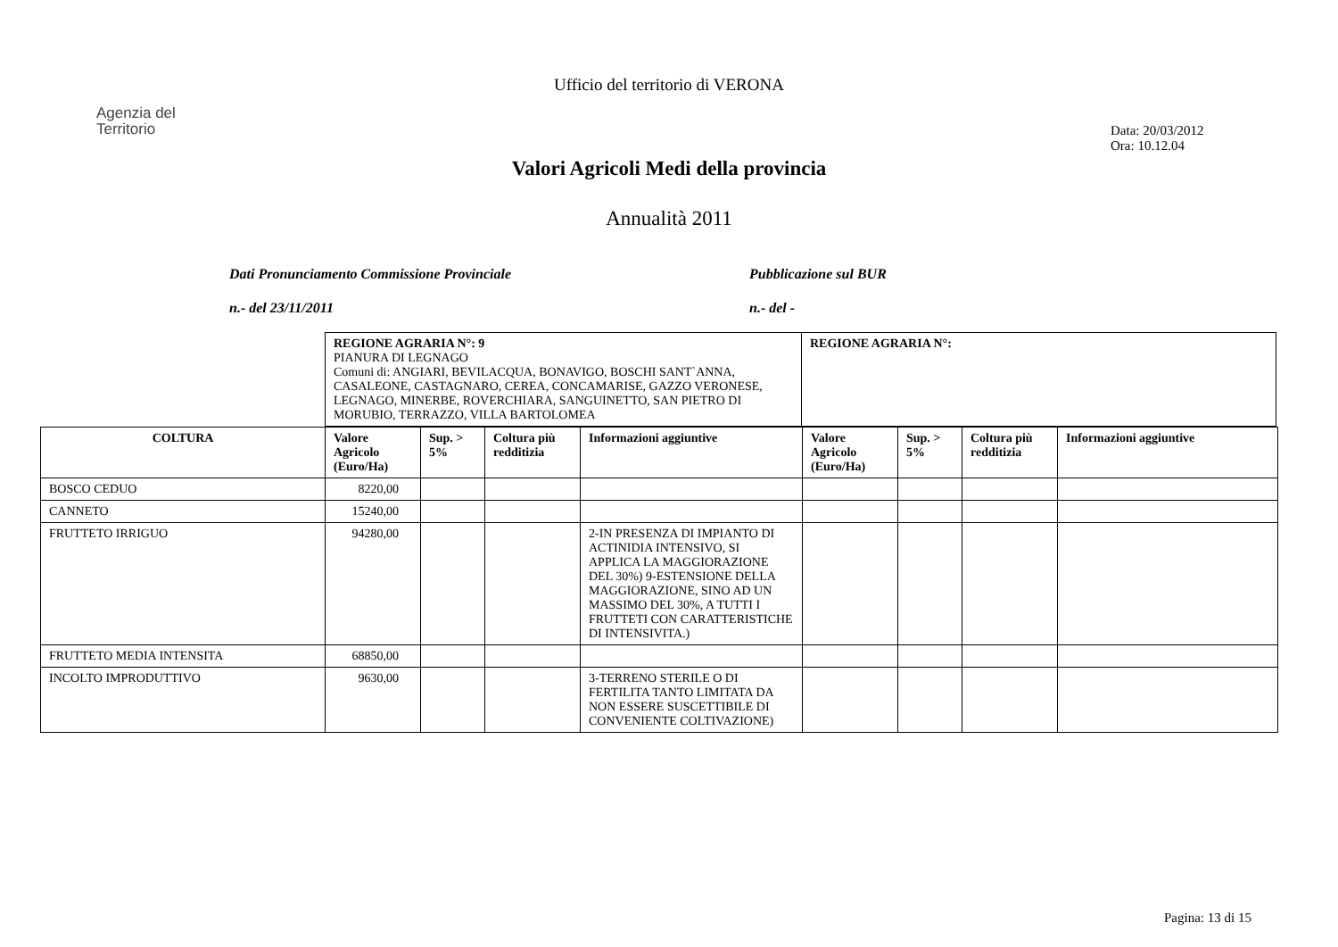Ufficio del territorio di VERONA
Agenzia del
Territorio
Data: 20/03/2012
Ora: 10.12.04
Valori Agricoli Medi della provincia
Annualità 2011
Dati Pronunciamento Commissione Provinciale
n.- del 23/11/2011
Pubblicazione sul BUR
n.- del -
| REGIONE AGRARIA N°: 9 PIANURA DI LEGNAGO Comuni di: ANGIARI, BEVILACQUA, BONAVIGO, BOSCHI SANT`ANNA, CASALEONE, CASTAGNARO, CEREA, CONCAMARISE, GAZZO VERONESE, LEGNAGO, MINERBE, ROVERCHIARA, SANGUINETTO, SAN PIETRO DI MORUBIO, TERRAZZO, VILLA BARTOLOMEA | REGIONE AGRARIA N°: |
| COLTURA | Valore Agricolo (Euro/Ha) | Sup. > 5% | Coltura più redditizia | Informazioni aggiuntive | Valore Agricolo (Euro/Ha) | Sup. > 5% | Coltura più redditizia | Informazioni aggiuntive |
| --- | --- | --- | --- | --- | --- | --- | --- | --- |
| BOSCO CEDUO | 8220,00 | | | | | | | |
| CANNETO | 15240,00 | | | | | | | |
| FRUTTETO IRRIGUO | 94280,00 | | | 2-IN PRESENZA DI IMPIANTO DI ACTINIDIA INTENSIVO, SI APPLICA LA MAGGIORAZIONE DEL 30%) 9-ESTENSIONE DELLA MAGGIORAZIONE, SINO AD UN MASSIMO DEL 30%, A TUTTI I FRUTTETI CON CARATTERISTICHE DI INTENSIVITA.) | | | | |
| FRUTTETO MEDIA INTENSITA | 68850,00 | | | | | | | |
| INCOLTO IMPRODUTTIVO | 9630,00 | | | 3-TERRENO STERILE O DI FERTILITA TANTO LIMITATA DA NON ESSERE SUSCETTIBILE DI CONVENIENTE COLTIVAZIONE) | | | | |
Pagina: 13 di 15